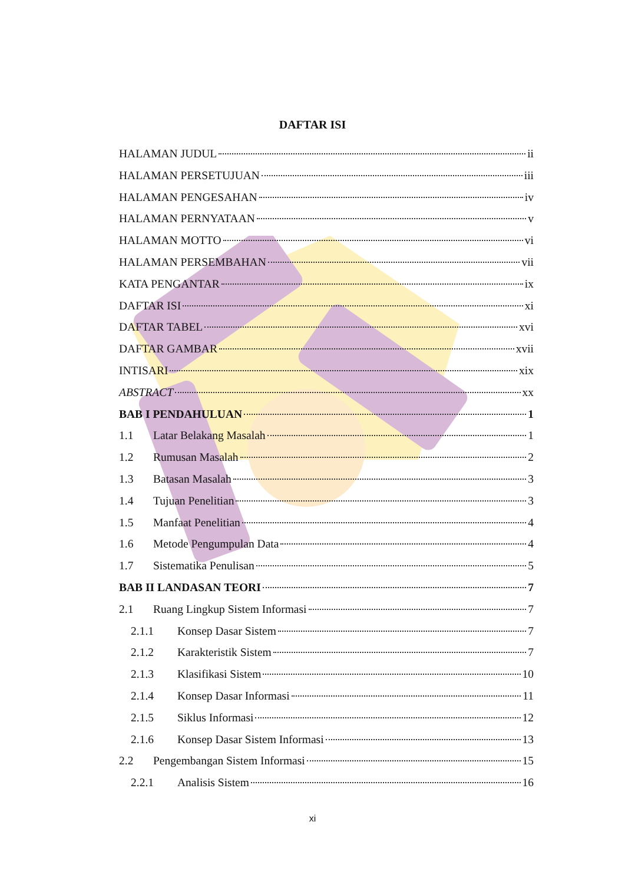DAFTAR ISI
HALAMAN JUDUL ii
HALAMAN PERSETUJUAN iii
HALAMAN PENGESAHAN iv
HALAMAN PERNYATAAN v
HALAMAN MOTTO vi
HALAMAN PERSEMBAHAN vii
KATA PENGANTAR ix
DAFTAR ISI xi
DAFTAR TABEL xvi
DAFTAR GAMBAR xvii
INTISARI xix
ABSTRACT xx
BAB I PENDAHULUAN 1
1.1 Latar Belakang Masalah 1
1.2 Rumusan Masalah 2
1.3 Batasan Masalah 3
1.4 Tujuan Penelitian 3
1.5 Manfaat Penelitian 4
1.6 Metode Pengumpulan Data 4
1.7 Sistematika Penulisan 5
BAB II LANDASAN TEORI 7
2.1 Ruang Lingkup Sistem Informasi 7
2.1.1 Konsep Dasar Sistem 7
2.1.2 Karakteristik Sistem 7
2.1.3 Klasifikasi Sistem 10
2.1.4 Konsep Dasar Informasi 11
2.1.5 Siklus Informasi 12
2.1.6 Konsep Dasar Sistem Informasi 13
2.2 Pengembangan Sistem Informasi 15
2.2.1 Analisis Sistem 16
xi